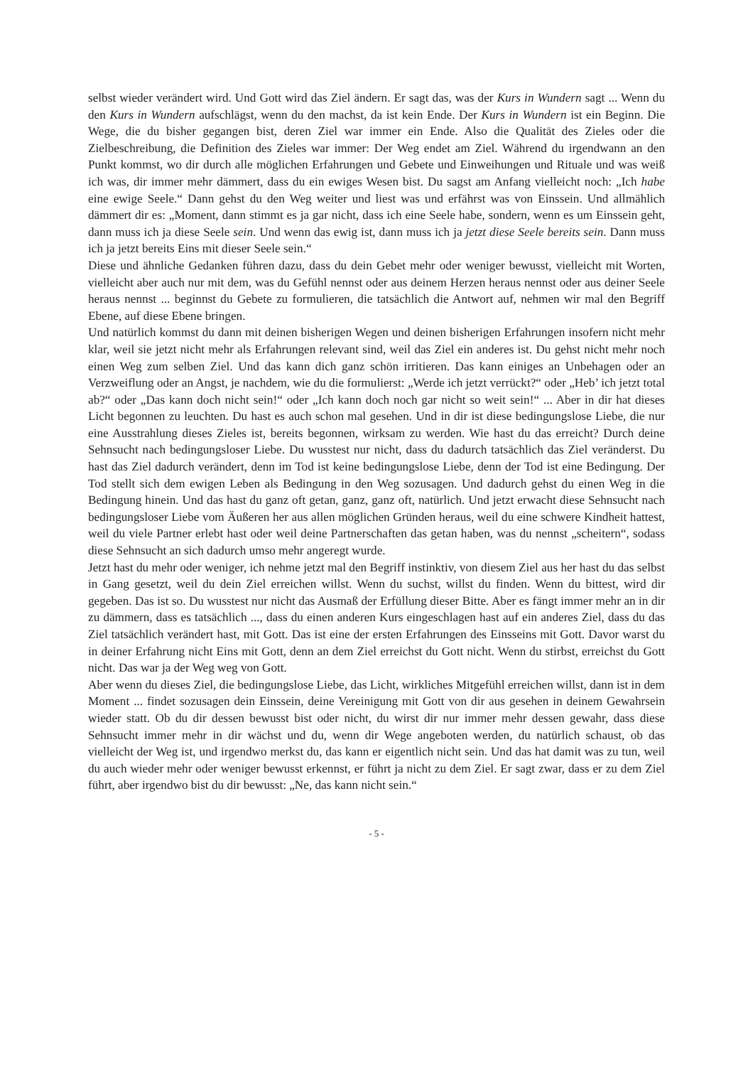selbst wieder verändert wird. Und Gott wird das Ziel ändern. Er sagt das, was der Kurs in Wundern sagt ... Wenn du den Kurs in Wundern aufschlägst, wenn du den machst, da ist kein Ende. Der Kurs in Wundern ist ein Beginn. Die Wege, die du bisher gegangen bist, deren Ziel war immer ein Ende. Also die Qualität des Zieles oder die Zielbeschreibung, die Definition des Zieles war immer: Der Weg endet am Ziel. Während du irgendwann an den Punkt kommst, wo dir durch alle möglichen Erfahrungen und Gebete und Einweihungen und Rituale und was weiß ich was, dir immer mehr dämmert, dass du ein ewiges Wesen bist. Du sagst am Anfang vielleicht noch: „Ich habe eine ewige Seele.“ Dann gehst du den Weg weiter und liest was und erfährst was von Einssein. Und allmählich dämmert dir es: „Moment, dann stimmt es ja gar nicht, dass ich eine Seele habe, sondern, wenn es um Einssein geht, dann muss ich ja diese Seele sein. Und wenn das ewig ist, dann muss ich ja jetzt diese Seele bereits sein. Dann muss ich ja jetzt bereits Eins mit dieser Seele sein.“
Diese und ähnliche Gedanken führen dazu, dass du dein Gebet mehr oder weniger bewusst, vielleicht mit Worten, vielleicht aber auch nur mit dem, was du Gefühl nennst oder aus deinem Herzen heraus nennst oder aus deiner Seele heraus nennst ... beginnst du Gebete zu formulieren, die tatsächlich die Antwort auf, nehmen wir mal den Begriff Ebene, auf diese Ebene bringen.
Und natürlich kommst du dann mit deinen bisherigen Wegen und deinen bisherigen Erfahrungen insofern nicht mehr klar, weil sie jetzt nicht mehr als Erfahrungen relevant sind, weil das Ziel ein anderes ist. Du gehst nicht mehr noch einen Weg zum selben Ziel. Und das kann dich ganz schön irritieren. Das kann einiges an Unbehagen oder an Verzweiflung oder an Angst, je nachdem, wie du die formulierst: „Werde ich jetzt verrückt?“ oder „Heb’ ich jetzt total ab?“ oder „Das kann doch nicht sein!“ oder „Ich kann doch noch gar nicht so weit sein!“ ... Aber in dir hat dieses Licht begonnen zu leuchten. Du hast es auch schon mal gesehen. Und in dir ist diese bedingungslose Liebe, die nur eine Ausstrahlung dieses Zieles ist, bereits begonnen, wirksam zu werden. Wie hast du das erreicht? Durch deine Sehnsucht nach bedingungsloser Liebe. Du wusstest nur nicht, dass du dadurch tatsächlich das Ziel veränderst. Du hast das Ziel dadurch verändert, denn im Tod ist keine bedingungslose Liebe, denn der Tod ist eine Bedingung. Der Tod stellt sich dem ewigen Leben als Bedingung in den Weg sozusagen. Und dadurch gehst du einen Weg in die Bedingung hinein. Und das hast du ganz oft getan, ganz, ganz oft, natürlich. Und jetzt erwacht diese Sehnsucht nach bedingungsloser Liebe vom Äußeren her aus allen möglichen Gründen heraus, weil du eine schwere Kindheit hattest, weil du viele Partner erlebt hast oder weil deine Partnerschaften das getan haben, was du nennst „scheitern“, sodass diese Sehnsucht an sich dadurch umso mehr angeregt wurde.
Jetzt hast du mehr oder weniger, ich nehme jetzt mal den Begriff instinktiv, von diesem Ziel aus her hast du das selbst in Gang gesetzt, weil du dein Ziel erreichen willst. Wenn du suchst, willst du finden. Wenn du bittest, wird dir gegeben. Das ist so. Du wusstest nur nicht das Ausmaß der Erfüllung dieser Bitte. Aber es fängt immer mehr an in dir zu dämmern, dass es tatsächlich ..., dass du einen anderen Kurs eingeschlagen hast auf ein anderes Ziel, dass du das Ziel tatsächlich verändert hast, mit Gott. Das ist eine der ersten Erfahrungen des Einsseins mit Gott. Davor warst du in deiner Erfahrung nicht Eins mit Gott, denn an dem Ziel erreichst du Gott nicht. Wenn du stirbst, erreichst du Gott nicht. Das war ja der Weg weg von Gott.
Aber wenn du dieses Ziel, die bedingungslose Liebe, das Licht, wirkliches Mitgefühl erreichen willst, dann ist in dem Moment ... findet sozusagen dein Einssein, deine Vereinigung mit Gott von dir aus gesehen in deinem Gewahrsein wieder statt. Ob du dir dessen bewusst bist oder nicht, du wirst dir nur immer mehr dessen gewahr, dass diese Sehnsucht immer mehr in dir wächst und du, wenn dir Wege angeboten werden, du natürlich schaust, ob das vielleicht der Weg ist, und irgendwo merkst du, das kann er eigentlich nicht sein. Und das hat damit was zu tun, weil du auch wieder mehr oder weniger bewusst erkennst, er führt ja nicht zu dem Ziel. Er sagt zwar, dass er zu dem Ziel führt, aber irgendwo bist du dir bewusst: „Ne, das kann nicht sein.“
- 5 -